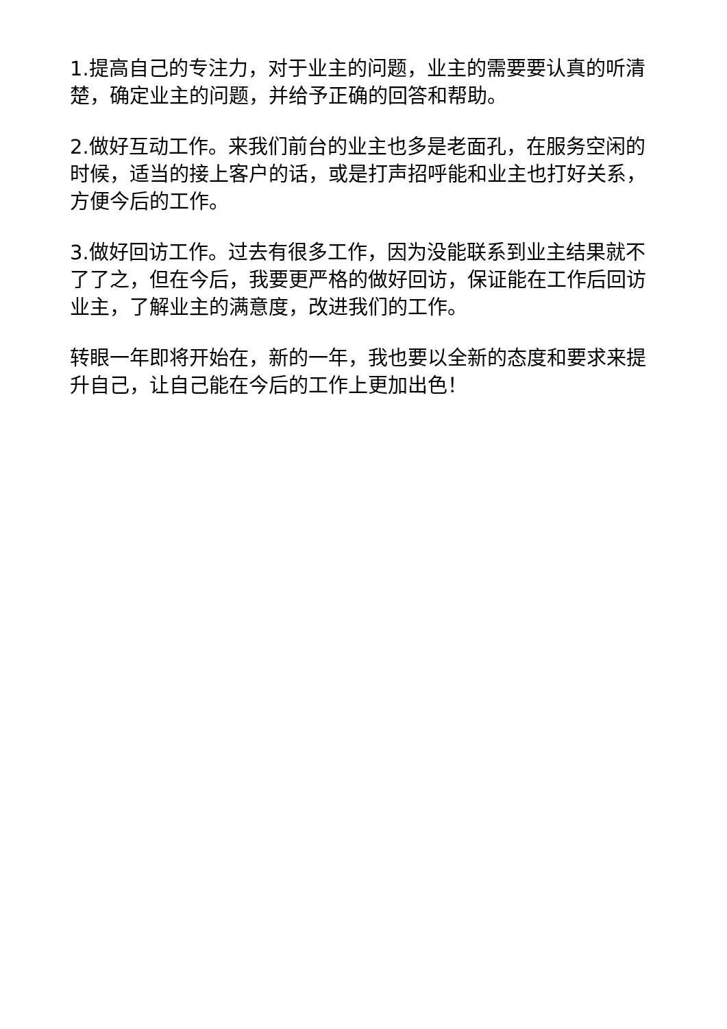1.提高自己的专注力，对于业主的问题，业主的需要要认真的听清楚，确定业主的问题，并给予正确的回答和帮助。
2.做好互动工作。来我们前台的业主也多是老面孔，在服务空闲的时候，适当的接上客户的话，或是打声招呼能和业主也打好关系，方便今后的工作。
3.做好回访工作。过去有很多工作，因为没能联系到业主结果就不了了之，但在今后，我要更严格的做好回访，保证能在工作后回访业主，了解业主的满意度，改进我们的工作。
转眼一年即将开始在，新的一年，我也要以全新的态度和要求来提升自己，让自己能在今后的工作上更加出色！